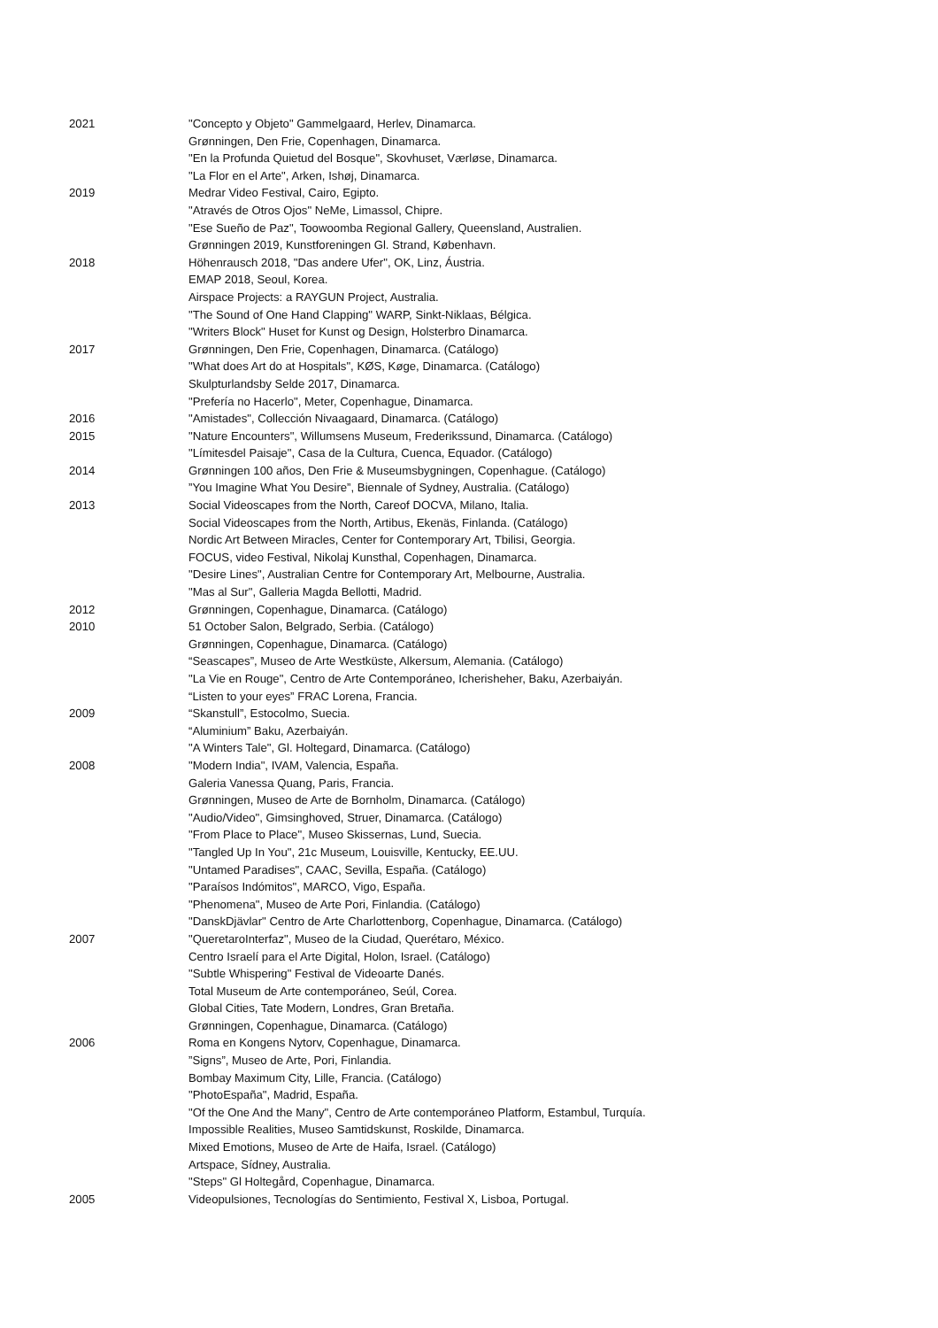2021 "Concepto y Objeto" Gammelgaard, Herlev, Dinamarca.
Grønningen, Den Frie, Copenhagen, Dinamarca.
"En la Profunda Quietud del Bosque", Skovhuset, Værløse, Dinamarca.
"La Flor en el Arte", Arken, Ishøj, Dinamarca.
2019 Medrar Video Festival, Cairo, Egipto.
"Através de Otros Ojos" NeMe, Limassol, Chipre.
"Ese Sueño de Paz", Toowoomba Regional Gallery, Queensland, Australien.
Grønningen 2019, Kunstforeningen Gl. Strand, København.
2018 Höhenrausch 2018, "Das andere Ufer", OK, Linz, Áustria.
EMAP 2018, Seoul, Korea.
Airspace Projects: a RAYGUN Project, Australia.
"The Sound of One Hand Clapping" WARP, Sinkt-Niklaas, Bélgica.
"Writers Block" Huset for Kunst og Design, Holsterbro Dinamarca.
2017 Grønningen, Den Frie, Copenhagen, Dinamarca. (Catálogo)
"What does Art do at Hospitals", KØS, Køge, Dinamarca. (Catálogo)
Skulpturlandsby Selde 2017, Dinamarca.
"Prefería no Hacerlo", Meter, Copenhague, Dinamarca.
2016 "Amistades", Collección Nivaagaard, Dinamarca. (Catálogo)
2015 "Nature Encounters", Willumsens Museum, Frederikssund, Dinamarca. (Catálogo)
"Límitesdel Paisaje", Casa de la Cultura, Cuenca, Equador. (Catálogo)
2014 Grønningen 100 años, Den Frie & Museumsbygningen, Copenhague. (Catálogo)
”You Imagine What You Desire”, Biennale of Sydney, Australia. (Catálogo)
2013 Social Videoscapes from the North, Careof DOCVA, Milano, Italia.
Social Videoscapes from the North, Artibus, Ekenäs, Finlanda. (Catálogo)
Nordic Art Between Miracles, Center for Contemporary Art, Tbilisi, Georgia.
FOCUS, video Festival, Nikolaj Kunsthal, Copenhagen, Dinamarca.
"Desire Lines", Australian Centre for Contemporary Art, Melbourne, Australia.
"Mas al Sur", Galleria Magda Bellotti, Madrid.
2012 Grønningen, Copenhague, Dinamarca. (Catálogo)
2010 51 October Salon, Belgrado, Serbia. (Catálogo)
Grønningen, Copenhague, Dinamarca. (Catálogo)
“Seascapes”, Museo de Arte Westküste, Alkersum, Alemania. (Catálogo)
"La Vie en Rouge", Centro de Arte Contemporáneo, Icherisheher, Baku, Azerbaiyán.
“Listen to your eyes” FRAC Lorena, Francia.
2009 “Skanstull”, Estocolmo, Suecia.
“Aluminium” Baku, Azerbaiyán.
"A Winters Tale", Gl. Holtegard, Dinamarca. (Catálogo)
2008 "Modern India", IVAM, Valencia, España.
Galeria Vanessa Quang, Paris, Francia.
Grønningen, Museo de Arte de Bornholm, Dinamarca. (Catálogo)
"Audio/Video", Gimsinghoved, Struer, Dinamarca. (Catálogo)
"From Place to Place", Museo Skissernas, Lund, Suecia.
"Tangled Up In You", 21c Museum, Louisville, Kentucky, EE.UU.
"Untamed Paradises", CAAC, Sevilla, España. (Catálogo)
"Paraísos Indómitos", MARCO, Vigo, España.
"Phenomena", Museo de Arte Pori, Finlandia. (Catálogo)
"DanskDjävlar" Centro de Arte Charlottenborg, Copenhague, Dinamarca. (Catálogo)
2007 "QueretaroInterfaz", Museo de la Ciudad, Querétaro, México.
Centro Israelí para el Arte Digital, Holon, Israel. (Catálogo)
"Subtle Whispering" Festival de Videoarte Danés.
Total Museum de Arte contemporáneo, Seúl, Corea.
Global Cities, Tate Modern, Londres, Gran Bretaña.
Grønningen, Copenhague, Dinamarca. (Catálogo)
2006 Roma en Kongens Nytorv, Copenhague, Dinamarca.
”Signs”, Museo de Arte, Pori, Finlandia.
Bombay Maximum City, Lille, Francia. (Catálogo)
"PhotoEspaña", Madrid, España.
"Of the One And the Many", Centro de Arte contemporáneo Platform, Estambul, Turquía.
Impossible Realities, Museo Samtidskunst, Roskilde, Dinamarca.
Mixed Emotions, Museo de Arte de Haifa, Israel. (Catálogo)
Artspace, Sídney, Australia.
"Steps" Gl Holtegård, Copenhague, Dinamarca.
2005 Videopulsiones, Tecnologías do Sentimiento, Festival X, Lisboa, Portugal.